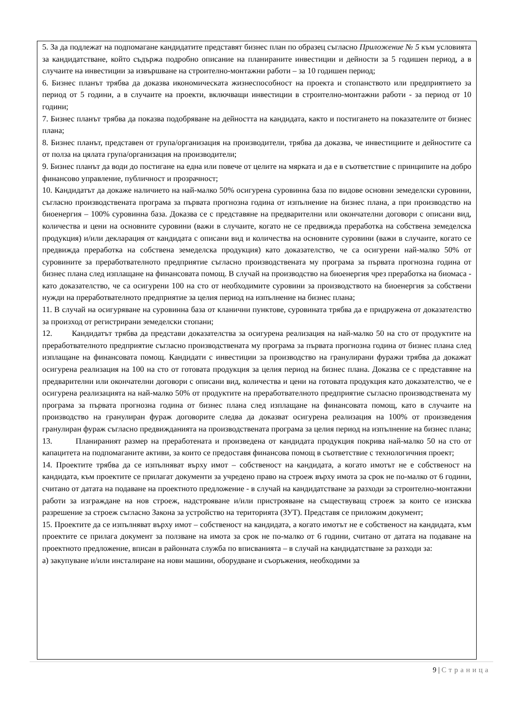5. За да подлежат на подпомагане кандидатите представят бизнес план по образец съгласно Приложение № 5 към условията за кандидатстване, който съдържа подробно описание на планираните инвестиции и дейности за 5 годишен период, а в случаите на инвестиции за извършване на строително-монтажни работи – за 10 годишен период;
6. Бизнес планът трябва да доказва икономическата жизнеспособност на проекта и стопанството или предприятието за период от 5 години, а в случаите на проекти, включващи инвестиции в строително-монтажни работи - за период от 10 години;
7. Бизнес планът трябва да показва подобряване на дейността на кандидата, както и постигането на показателите от бизнес плана;
8. Бизнес планът, представен от група/организация на производители, трябва да доказва, че инвестициите и дейностите са от полза на цялата група/организация на производители;
9. Бизнес планът да води до постигане на една или повече от целите на мярката и да е в съответствие с принципите на добро финансово управление, публичност и прозрачност;
10. Кандидатът да докаже наличието на най-малко 50% осигурена суровинна база по видове основни земеделски суровини, съгласно производствената програма за първата прогнозна година от изпълнение на бизнес плана, а при производство на биоенергия – 100% суровинна база. Доказва се с представяне на предварителни или окончателни договори с описани вид, количества и цени на основните суровини (важи в случаите, когато не се предвижда преработка на собствена земеделска продукция) и/или декларация от кандидата с описани вид и количества на основните суровини (важи в случаите, когато се предвижда преработка на собствена земеделска продукция) като доказателство, че са осигурени най-малко 50% от суровините за преработвателното предприятие съгласно производствената му програма за първата прогнозна година от бизнес плана след изплащане на финансовата помощ. В случай на производство на биоенергия чрез преработка на биомаса - като доказателство, че са осигурени 100 на сто от необходимите суровини за производството на биоенергия за собствени нужди на преработвателното предприятие за целия период на изпълнение на бизнес плана;
11. В случай на осигуряване на суровинна база от кланични пунктове, суровината трябва да е придружена от доказателство за произход от регистрирани земеделски стопани;
12. Кандидатът трябва да представи доказателства за осигурена реализация на най-малко 50 на сто от продуктите на преработвателното предприятие съгласно производствената му програма за първата прогнозна година от бизнес плана след изплащане на финансовата помощ. Кандидати с инвестиции за производство на гранулирани фуражи трябва да докажат осигурена реализация на 100 на сто от готовата продукция за целия период на бизнес плана. Доказва се с представяне на предварителни или окончателни договори с описани вид, количества и цени на готовата продукция като доказателство, че е осигурена реализацията на най-малко 50% от продуктите на преработвателното предприятие съгласно производствената му програма за първата прогнозна година от бизнес плана след изплащане на финансовата помощ, като в случаите на производство на гранулиран фураж договорите следва да доказват осигурена реализация на 100% от произведения гранулиран фураж съгласно предвижданията на производствената програма за целия период на изпълнение на бизнес плана;
13. Планираният размер на преработената и произведена от кандидата продукция покрива най-малко 50 на сто от капацитета на подпомаганите активи, за които се предоставя финансова помощ в съответствие с технологичния проект;
14. Проектите трябва да се изпълняват върху имот – собственост на кандидата, а когато имотът не е собственост на кандидата, към проектите се прилагат документи за учредено право на строеж върху имота за срок не по-малко от 6 години, считано от датата на подаване на проектното предложение - в случай на кандидатстване за разходи за строително-монтажни работи за изграждане на нов строеж, надстрояване и/или пристрояване на съществуващ строеж за които се изисква разрешение за строеж съгласно Закона за устройство на територията (ЗУТ). Представя се приложим документ;
15. Проектите да се изпълняват върху имот – собственост на кандидата, а когато имотът не е собственост на кандидата, към проектите се прилага документ за ползване на имота за срок не по-малко от 6 години, считано от датата на подаване на проектното предложение, вписан в районната служба по вписванията – в случай на кандидатстване за разходи за:
а) закупуване и/или инсталиране на нови машини, оборудване и съоръжения, необходими за
9 | Страница